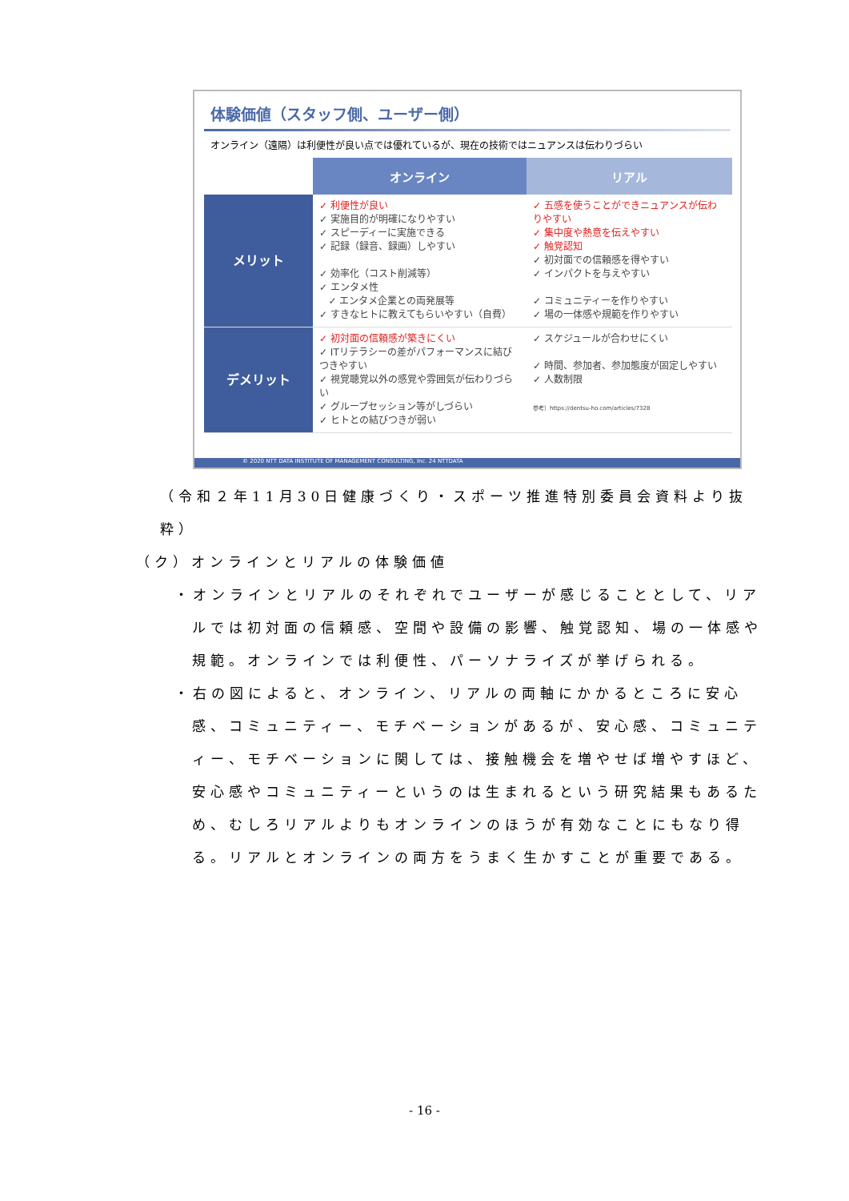体験価値（スタッフ側、ユーザー側）
オンライン（遠隔）は利便性が良い点では優れているが、現在の技術ではニュアンスは伝わりづらい
| | オンライン | リアル |
| --- | --- | --- |
| メリット | ✓ 利便性が良い ✓ 実施目的が明確になりやすい ✓ スピーディーに実施できる ✓ 記録（録音、録画）しやすい ✓ 効率化（コスト削減等） ✓ エンタメ性 ✓ エンタメ企業との両発展等 ✓ すきなヒトに教えてもらいやすい（自費） | ✓ 五感を使うことができニュアンスが伝わりやすい ✓ 集中度や熱意を伝えやすい ✓ 触覚認知 ✓ 初対面での信頼感を得やすい ✓ インパクトを与えやすい ✓ コミュニティーを作りやすい ✓ 場の一体感や規範を作りやすい |
| デメリット | ✓ 初対面の信頼感が築きにくい ✓ ITリテラシーの差がパフォーマンスに結びつきやすい ✓ 視覚聴覚以外の感覚や雰囲気が伝わりづらい ✓ グループセッション等がしづらい ✓ ヒトとの結びつきが弱い | ✓ スケジュールが合わせにくい ✓ 時間、参加者、参加態度が固定しやすい ✓ 人数制限 参考）https://dentsu-ho.com/articles/7328 |
© 2020 NTT DATA INSTITUTE OF MANAGEMENT CONSULTING, Inc. 24 NTTDATA
（令和２年11月30日健康づくり・スポーツ推進特別委員会資料より抜粋）
（ク）オンラインとリアルの体験価値
・オンラインとリアルのそれぞれでユーザーが感じることとして、リアルでは初対面の信頼感、空間や設備の影響、触覚認知、場の一体感や規範。オンラインでは利便性、パーソナライズが挙げられる。
・右の図によると、オンライン、リアルの両軸にかかるところに安心感、コミュニティー、モチベーションがあるが、安心感、コミュニティー、モチベーションに関しては、接触機会を増やせば増やすほど、安心感やコミュニティーというのは生まれるという研究結果もあるため、むしろリアルよりもオンラインのほうが有効なことにもなり得る。リアルとオンラインの両方をうまく生かすことが重要である。
- 16 -